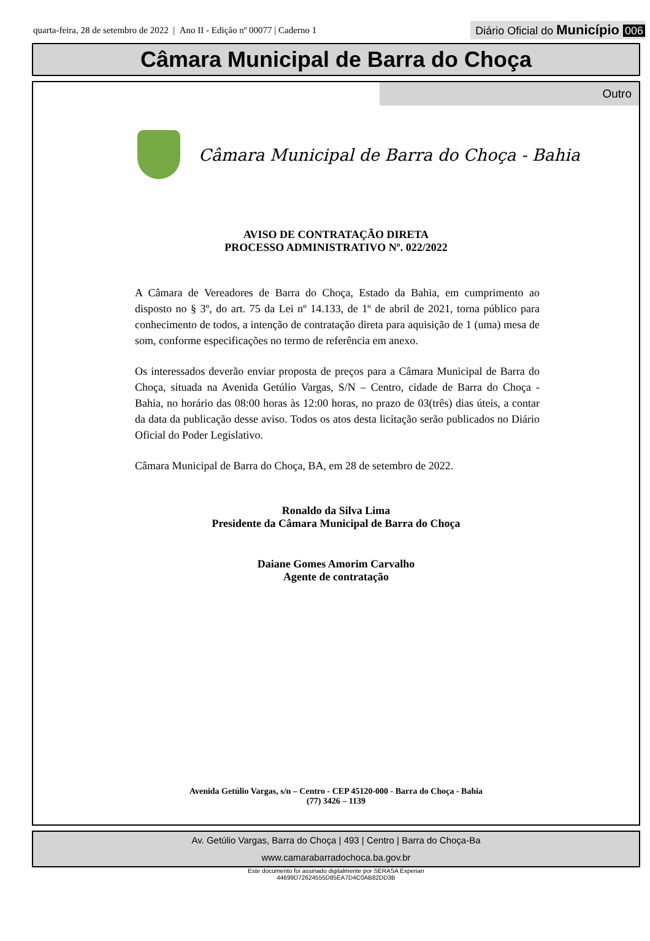quarta-feira, 28 de setembro de 2022 | Ano II - Edição nº 00077 | Caderno 1
Diário Oficial do Município 006
Câmara Municipal de Barra do Choça
Outro
Câmara Municipal de Barra do Choça - Bahia
AVISO DE CONTRATAÇÃO DIRETA
PROCESSO ADMINISTRATIVO Nº. 022/2022
A Câmara de Vereadores de Barra do Choça, Estado da Bahia, em cumprimento ao disposto no § 3º, do art. 75 da Lei nº 14.133, de 1º de abril de 2021, torna público para conhecimento de todos, a intenção de contratação direta para aquisição de 1 (uma) mesa de som, conforme especificações no termo de referência em anexo.
Os interessados deverão enviar proposta de preços para a Câmara Municipal de Barra do Choça, situada na Avenida Getúlio Vargas, S/N – Centro, cidade de Barra do Choça - Bahia, no horário das 08:00 horas às 12:00 horas, no prazo de 03(três) dias úteis, a contar da data da publicação desse aviso. Todos os atos desta licitação serão publicados no Diário Oficial do Poder Legislativo.
Câmara Municipal de Barra do Choça, BA, em 28 de setembro de 2022.
Ronaldo da Silva Lima
Presidente da Câmara Municipal de Barra do Choça
Daiane Gomes Amorim Carvalho
Agente de contratação
Avenida Getúlio Vargas, s/n – Centro - CEP 45120-000 - Barra do Choça - Bahia
(77) 3426 – 1139
Av. Getúlio Vargas, Barra do Choça | 493 | Centro | Barra do Choça-Ba
www.camarabarradochoca.ba.gov.br
Este documento foi assinado digitalmente por SERASA Experian
44699D72624555D85EA7D4C0AB82DD3B